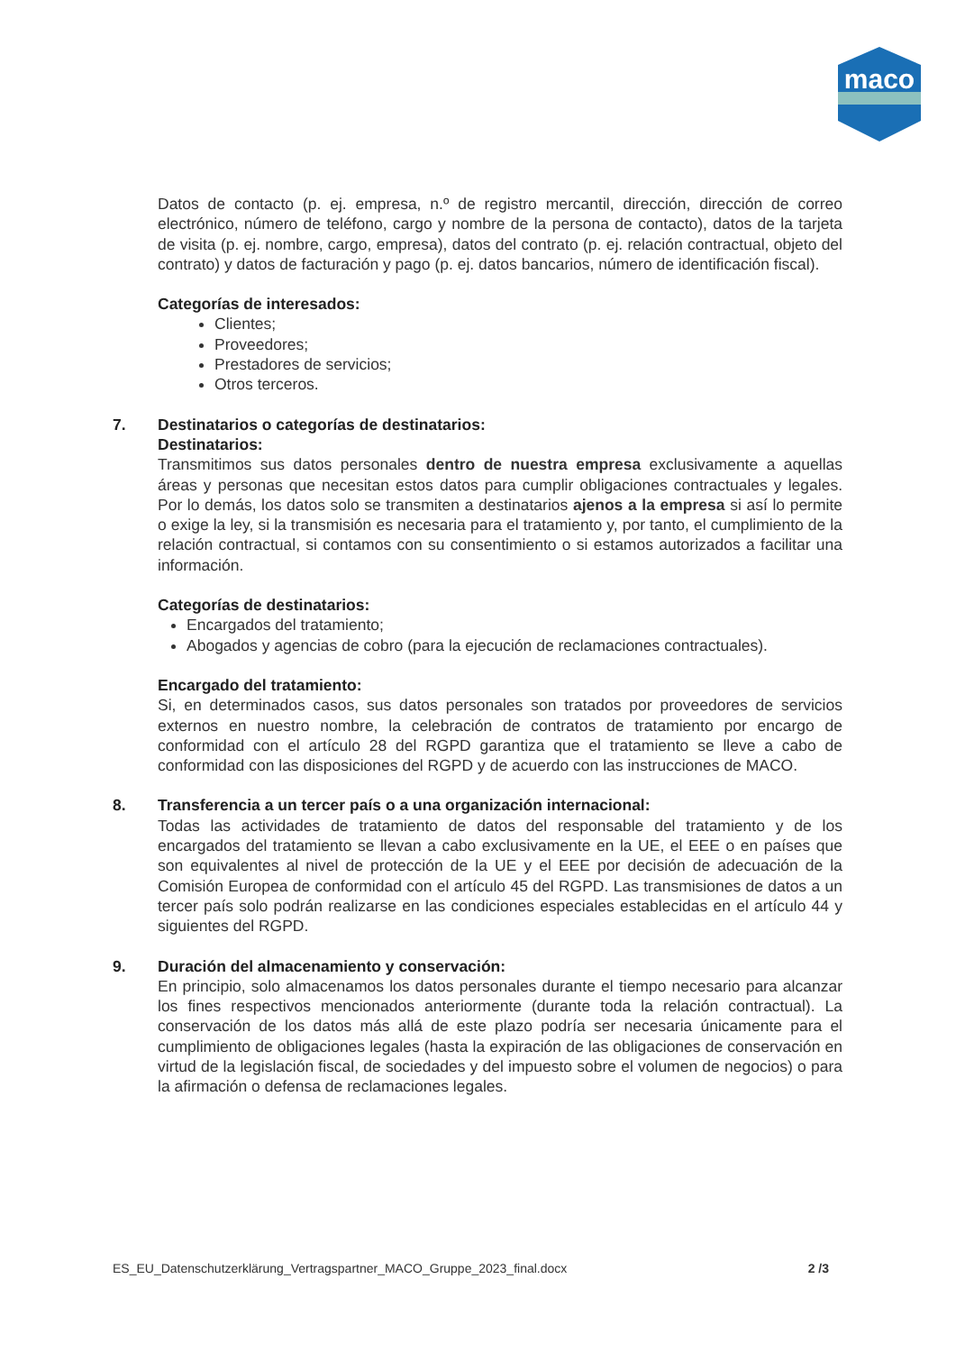maco
Datos de contacto (p. ej. empresa, n.º de registro mercantil, dirección, dirección de correo electrónico, número de teléfono, cargo y nombre de la persona de contacto), datos de la tarjeta de visita (p. ej. nombre, cargo, empresa), datos del contrato (p. ej. relación contractual, objeto del contrato) y datos de facturación y pago (p. ej. datos bancarios, número de identificación fiscal).
Categorías de interesados:
Clientes;
Proveedores;
Prestadores de servicios;
Otros terceros.
7.
Destinatarios o categorías de destinatarios:
Destinatarios:
Transmitimos sus datos personales dentro de nuestra empresa exclusivamente a aquellas áreas y personas que necesitan estos datos para cumplir obligaciones contractuales y legales. Por lo demás, los datos solo se transmiten a destinatarios ajenos a la empresa si así lo permite o exige la ley, si la transmisión es necesaria para el tratamiento y, por tanto, el cumplimiento de la relación contractual, si contamos con su consentimiento o si estamos autorizados a facilitar una información.
Categorías de destinatarios:
Encargados del tratamiento;
Abogados y agencias de cobro (para la ejecución de reclamaciones contractuales).
Encargado del tratamiento:
Si, en determinados casos, sus datos personales son tratados por proveedores de servicios externos en nuestro nombre, la celebración de contratos de tratamiento por encargo de conformidad con el artículo 28 del RGPD garantiza que el tratamiento se lleve a cabo de conformidad con las disposiciones del RGPD y de acuerdo con las instrucciones de MACO.
8.
Transferencia a un tercer país o a una organización internacional:
Todas las actividades de tratamiento de datos del responsable del tratamiento y de los encargados del tratamiento se llevan a cabo exclusivamente en la UE, el EEE o en países que son equivalentes al nivel de protección de la UE y el EEE por decisión de adecuación de la Comisión Europea de conformidad con el artículo 45 del RGPD. Las transmisiones de datos a un tercer país solo podrán realizarse en las condiciones especiales establecidas en el artículo 44 y siguientes del RGPD.
9.
Duración del almacenamiento y conservación:
En principio, solo almacenamos los datos personales durante el tiempo necesario para alcanzar los fines respectivos mencionados anteriormente (durante toda la relación contractual). La conservación de los datos más allá de este plazo podría ser necesaria únicamente para el cumplimiento de obligaciones legales (hasta la expiración de las obligaciones de conservación en virtud de la legislación fiscal, de sociedades y del impuesto sobre el volumen de negocios) o para la afirmación o defensa de reclamaciones legales.
ES_EU_Datenschutzerklärung_Vertragspartner_MACO_Gruppe_2023_final.docx 2 /3